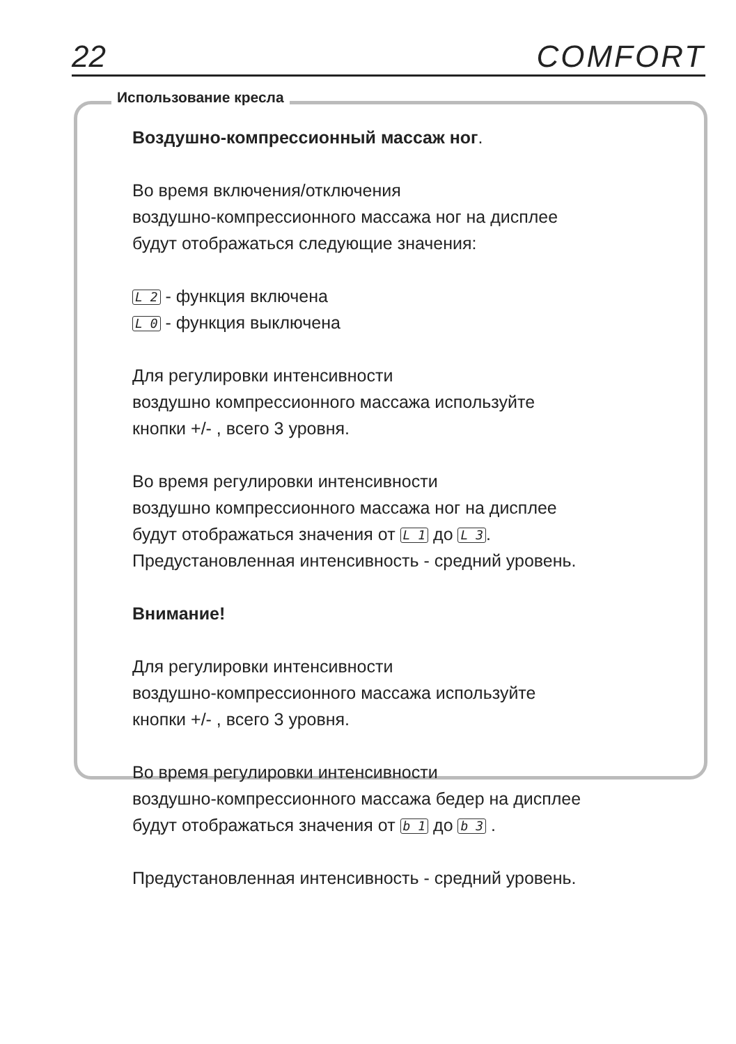22 COMFORT
Использование кресла
Воздушно-компрессионный массаж ног.
Во время включения/отключения
воздушно-компрессионного массажа ног на дисплее
будут отображаться следующие значения:
L 2 - функция включена
L 0 - функция выключена
Для регулировки интенсивности
воздушно компрессионного массажа используйте
кнопки +/- , всего 3 уровня.
Во время регулировки интенсивности
воздушно компрессионного массажа ног на дисплее
будут отображаться значения от L 1 до L 3.
Предустановленная интенсивность - средний уровень.
Внимание!
Для регулировки интенсивности
воздушно-компрессионного массажа используйте
кнопки +/- , всего 3 уровня.
Во время регулировки интенсивности
воздушно-компрессионного массажа бедер на дисплее
будут отображаться значения от b 1 до b 3 .
Предустановленная интенсивность - средний уровень.